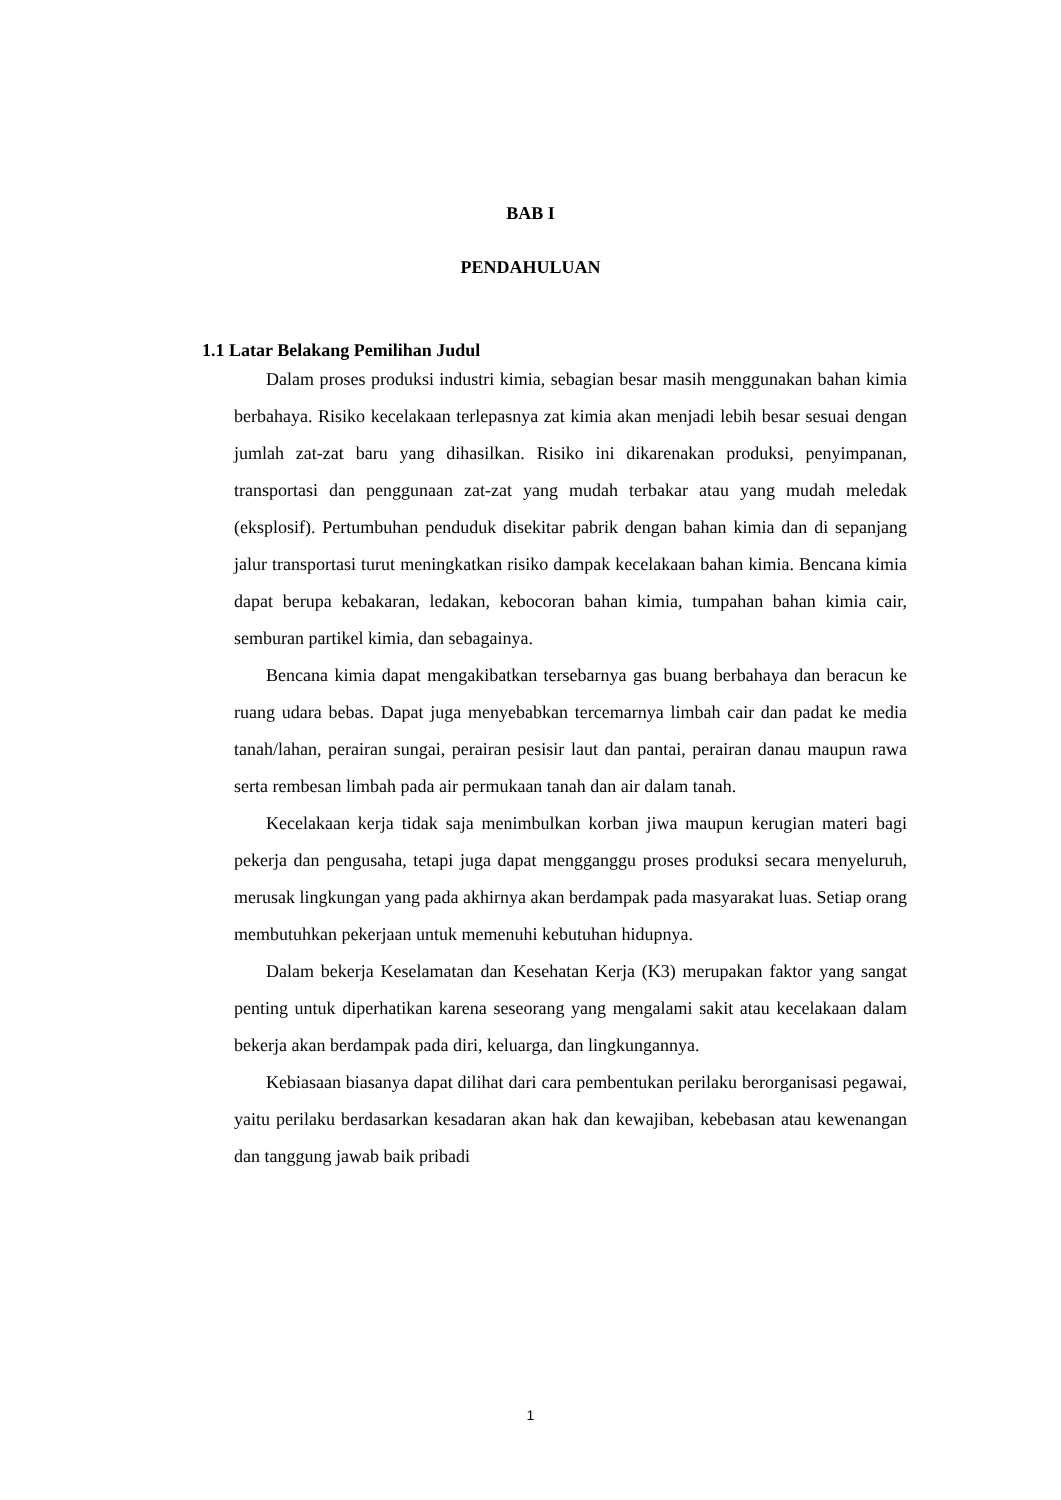BAB I
PENDAHULUAN
1.1 Latar Belakang Pemilihan Judul
Dalam proses produksi industri kimia, sebagian besar masih menggunakan bahan kimia berbahaya. Risiko kecelakaan terlepasnya zat kimia akan menjadi lebih besar sesuai dengan jumlah zat-zat baru yang dihasilkan. Risiko ini dikarenakan produksi, penyimpanan, transportasi dan penggunaan zat-zat yang mudah terbakar atau yang mudah meledak (eksplosif). Pertumbuhan penduduk disekitar pabrik dengan bahan kimia dan di sepanjang jalur transportasi turut meningkatkan risiko dampak kecelakaan bahan kimia. Bencana kimia dapat berupa kebakaran, ledakan, kebocoran bahan kimia, tumpahan bahan kimia cair, semburan partikel kimia, dan sebagainya.
Bencana kimia dapat mengakibatkan tersebarnya gas buang berbahaya dan beracun ke ruang udara bebas. Dapat juga menyebabkan tercemarnya limbah cair dan padat ke media tanah/lahan, perairan sungai, perairan pesisir laut dan pantai, perairan danau maupun rawa serta rembesan limbah pada air permukaan tanah dan air dalam tanah.
Kecelakaan kerja tidak saja menimbulkan korban jiwa maupun kerugian materi bagi pekerja dan pengusaha, tetapi juga dapat mengganggu proses produksi secara menyeluruh, merusak lingkungan yang pada akhirnya akan berdampak pada masyarakat luas. Setiap orang membutuhkan pekerjaan untuk memenuhi kebutuhan hidupnya.
Dalam bekerja Keselamatan dan Kesehatan Kerja (K3) merupakan faktor yang sangat penting untuk diperhatikan karena seseorang yang mengalami sakit atau kecelakaan dalam bekerja akan berdampak pada diri, keluarga, dan lingkungannya.
Kebiasaan biasanya dapat dilihat dari cara pembentukan perilaku berorganisasi pegawai, yaitu perilaku berdasarkan kesadaran akan hak dan kewajiban, kebebasan atau kewenangan dan tanggung jawab baik pribadi
1